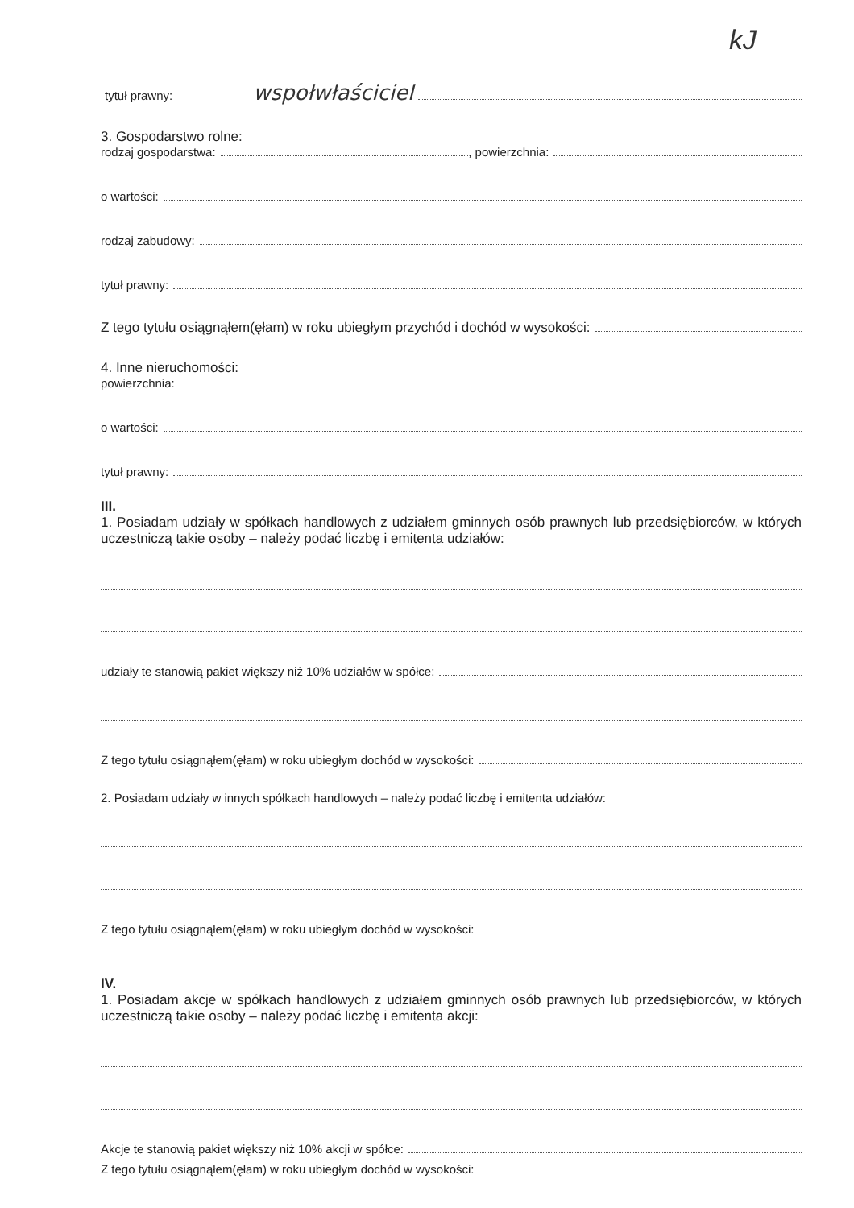kJ
tytuł prawny: wspołwłaściciel
3. Gospodarstwo rolne:
rodzaj gospodarstwa: , powierzchnia:
o wartości:
rodzaj zabudowy:
tytuł prawny:
Z tego tytułu osiągnąłem(ęłam) w roku ubiegłym przychód i dochód w wysokości:
4. Inne nieruchomości:
powierzchnia:
o wartości:
tytuł prawny:
III.
1. Posiadam udziały w spółkach handlowych z udziałem gminnych osób prawnych lub przedsiębiorców, w których uczestniczą takie osoby – należy podać liczbę i emitenta udziałów:
udziały te stanowią pakiet większy niż 10% udziałów w spółce:
Z tego tytułu osiągnąłem(ęłam) w roku ubiegłym dochód w wysokości:
2. Posiadam udziały w innych spółkach handlowych – należy podać liczbę i emitenta udziałów:
Z tego tytułu osiągnąłem(ęłam) w roku ubiegłym dochód w wysokości:
IV.
1. Posiadam akcje w spółkach handlowych z udziałem gminnych osób prawnych lub przedsiębiorców, w których uczestniczą takie osoby – należy podać liczbę i emitenta akcji:
Akcje te stanowią pakiet większy niż 10% akcji w spółce:
Z tego tytułu osiągnąłem(ęłam) w roku ubiegłym dochód w wysokości: